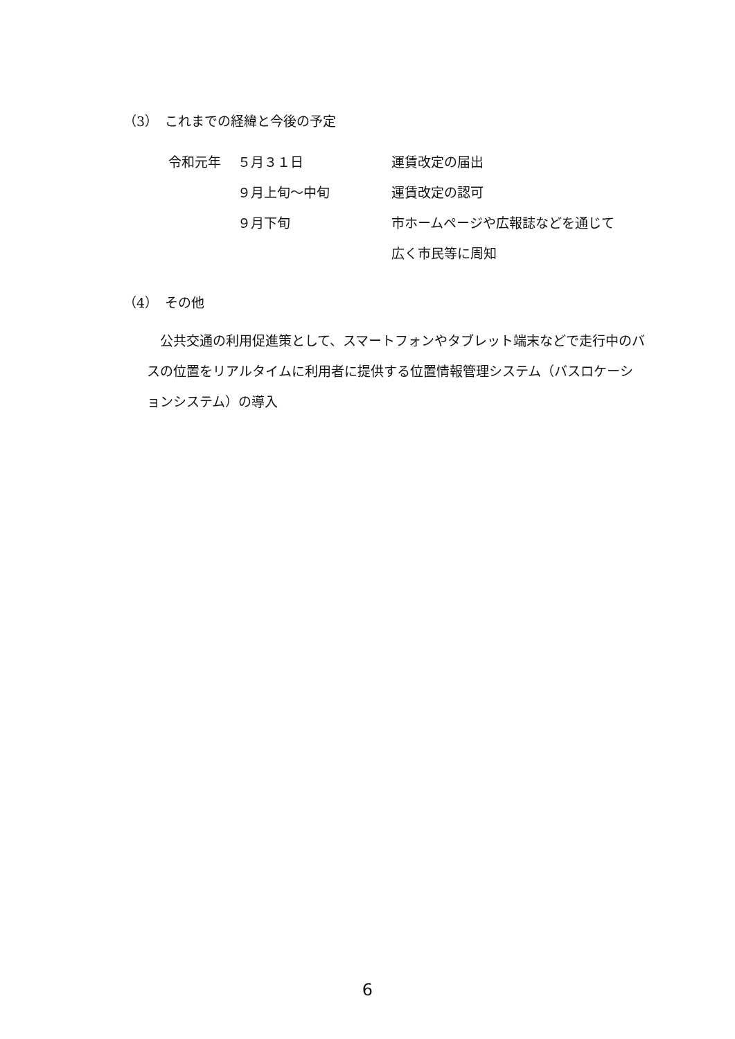（3）　これまでの経緯と今後の予定
| 令和元年 | ５月３１日 | 運賃改定の届出 |
| | ９月上旬～中旬 | 運賃改定の認可 |
| | ９月下旬 | 市ホームページや広報誌などを通じて |
| | | 広く市民等に周知 |
（4）　その他
　公共交通の利用促進策として、スマートフォンやタブレット端末などで走行中のバスの位置をリアルタイムに利用者に提供する位置情報管理システム（バスロケーションシステム）の導入
6